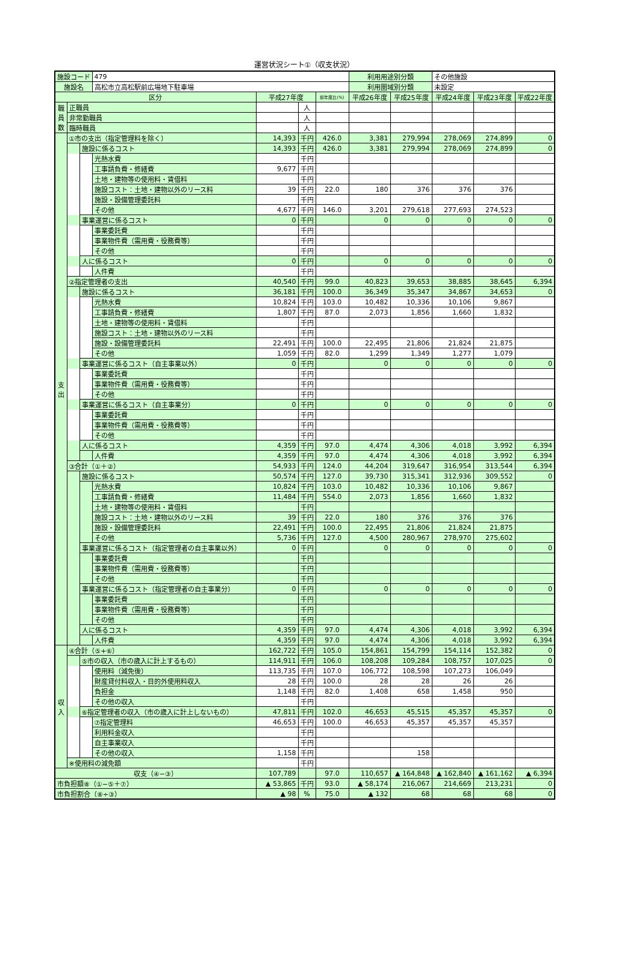運営状況シート①（収支状況）
| 施設コード | | | 479 | | | | 利用用途別分類 | | その他施設 | | |
| 施設名 | | | 高松市立高松駅前広場地下駐車場 | | | | 利用圏域別分類 | | 未設定 | | |
| 区分 | | | | 平成27年度 | | 前年度比(%) | 平成26年度 | 平成25年度 | 平成24年度 | 平成23年度 | 平成22年度 |
| 職員数 | 正職員 | | | | 人 | | | | | | |
| | 非常勤職員 | | | | 人 | | | | | | |
| | 臨時職員 | | | | 人 | | | | | | |
| 支出 | ①市の支出（指定管理料を除く） | | | 14,393 | 千円 | 426.0 | 3,381 | 279,994 | 278,069 | 274,899 | 0 |
| | | 施設に係るコスト | | 14,393 | 千円 | 426.0 | 3,381 | 279,994 | 278,069 | 274,899 | 0 |
| | | | 光熱水費 | | 千円 | | | | | | |
| | | | 工事請負費・修繕費 | 9,677 | 千円 | | | | | | |
| | | | 土地・建物等の使用料・賃借料 | | 千円 | | | | | | |
| | | | 施設コスト：土地・建物以外のリース料 | 39 | 千円 | 22.0 | 180 | 376 | 376 | 376 | |
| | | | 施設・設備管理委託料 | | 千円 | | | | | | |
| | | | その他 | 4,677 | 千円 | 146.0 | 3,201 | 279,618 | 277,693 | 274,523 | |
| | | 事業運営に係るコスト | | 0 | 千円 | | 0 | 0 | 0 | 0 | 0 |
| | | | 事業委託費 | | 千円 | | | | | | |
| | | | 事業物件費（需用費・役務費等） | | 千円 | | | | | | |
| | | | その他 | | 千円 | | | | | | |
| | | 人に係るコスト | | 0 | 千円 | | 0 | 0 | 0 | 0 | 0 |
| | | | 人件費 | | 千円 | | | | | | |
| | ②指定管理者の支出 | | | 40,540 | 千円 | 99.0 | 40,823 | 39,653 | 38,885 | 38,645 | 6,394 |
| | | 施設に係るコスト | | 36,181 | 千円 | 100.0 | 36,349 | 35,347 | 34,867 | 34,653 | 0 |
| | | | 光熱水費 | 10,824 | 千円 | 103.0 | 10,482 | 10,336 | 10,106 | 9,867 | |
| | | | 工事請負費・修繕費 | 1,807 | 千円 | 87.0 | 2,073 | 1,856 | 1,660 | 1,832 | |
| | | | 土地・建物等の使用料・賃借料 | | 千円 | | | | | | |
| | | | 施設コスト：土地・建物以外のリース料 | | 千円 | | | | | | |
| | | | 施設・設備管理委託料 | 22,491 | 千円 | 100.0 | 22,495 | 21,806 | 21,824 | 21,875 | |
| | | | その他 | 1,059 | 千円 | 82.0 | 1,299 | 1,349 | 1,277 | 1,079 | |
| | | 事業運営に係るコスト（自主事業以外） | | 0 | 千円 | | 0 | 0 | 0 | 0 | 0 |
| | | | 事業委託費 | | 千円 | | | | | | |
| | | | 事業物件費（需用費・役務費等） | | 千円 | | | | | | |
| | | | その他 | | 千円 | | | | | | |
| | | 事業運営に係るコスト（自主事業分） | | 0 | 千円 | | 0 | 0 | 0 | 0 | 0 |
| | | | 事業委託費 | | 千円 | | | | | | |
| | | | 事業物件費（需用費・役務費等） | | 千円 | | | | | | |
| | | | その他 | | 千円 | | | | | | |
| | | 人に係るコスト | | 4,359 | 千円 | 97.0 | 4,474 | 4,306 | 4,018 | 3,992 | 6,394 |
| | | | 人件費 | 4,359 | 千円 | 97.0 | 4,474 | 4,306 | 4,018 | 3,992 | 6,394 |
| | ③合計（①＋②） | | | 54,933 | 千円 | 124.0 | 44,204 | 319,647 | 316,954 | 313,544 | 6,394 |
| | | 施設に係るコスト | | 50,574 | 千円 | 127.0 | 39,730 | 315,341 | 312,936 | 309,552 | 0 |
| | | | 光熱水費 | 10,824 | 千円 | 103.0 | 10,482 | 10,336 | 10,106 | 9,867 | 0 |
| | | | 工事請負費・修繕費 | 11,484 | 千円 | 554.0 | 2,073 | 1,856 | 1,660 | 1,832 | 0 |
| | | | 土地・建物等の使用料・賃借料 | 0 | 千円 | | 0 | 0 | 0 | 0 | 0 |
| | | | 施設コスト：土地・建物以外のリース料 | 39 | 千円 | 22.0 | 180 | 376 | 376 | 376 | 0 |
| | | | 施設・設備管理委託料 | 22,491 | 千円 | 100.0 | 22,495 | 21,806 | 21,824 | 21,875 | 0 |
| | | | その他 | 5,736 | 千円 | 127.0 | 4,500 | 280,967 | 278,970 | 275,602 | 0 |
| | | 事業運営に係るコスト（指定管理者の自主事業以外） | | 0 | 千円 | | 0 | 0 | 0 | 0 | 0 |
| | | | 事業委託費 | 0 | 千円 | | 0 | 0 | 0 | 0 | 0 |
| | | | 事業物件費（需用費・役務費等） | 0 | 千円 | | 0 | 0 | 0 | 0 | 0 |
| | | | その他 | 0 | 千円 | | 0 | 0 | 0 | 0 | 0 |
| | | 事業運営に係るコスト（指定管理者の自主事業分） | | 0 | 千円 | | 0 | 0 | 0 | 0 | 0 |
| | | | 事業委託費 | 0 | 千円 | | 0 | 0 | 0 | 0 | 0 |
| | | | 事業物件費（需用費・役務費等） | 0 | 千円 | | 0 | 0 | 0 | 0 | 0 |
| | | | その他 | 0 | 千円 | | 0 | 0 | 0 | 0 | 0 |
| | | 人に係るコスト | | 4,359 | 千円 | 97.0 | 4,474 | 4,306 | 4,018 | 3,992 | 6,394 |
| | | | 人件費 | 4,359 | 千円 | 97.0 | 4,474 | 4,306 | 4,018 | 3,992 | 6,394 |
| 収入 | ④合計（⑤+⑥） | | | 162,722 | 千円 | 105.0 | 154,861 | 154,799 | 154,114 | 152,382 | 0 |
| | | ⑤市の収入（市の歳入に計上するもの） | | 114,911 | 千円 | 106.0 | 108,208 | 109,284 | 108,757 | 107,025 | 0 |
| | | | 使用料（減免後） | 113,735 | 千円 | 107.0 | 106,772 | 108,598 | 107,273 | 106,049 | |
| | | | 財産貸付料収入・目的外使用料収入 | 28 | 千円 | 100.0 | 28 | 28 | 26 | 26 | |
| | | | 負担金 | 1,148 | 千円 | 82.0 | 1,408 | 658 | 1,458 | 950 | |
| | | | その他の収入 | | 千円 | | | | | | |
| | | ⑥指定管理者の収入（市の歳入に計上しないもの） | | 47,811 | 千円 | 102.0 | 46,653 | 45,515 | 45,357 | 45,357 | 0 |
| | | | ⑦指定管理料 | 46,653 | 千円 | 100.0 | 46,653 | 45,357 | 45,357 | 45,357 | |
| | | | 利用料金収入 | | 千円 | | | | | | |
| | | | 自主事業収入 | | 千円 | | | | | | |
| | | | その他の収入 | 1,158 | 千円 | | | 158 | | | |
| | ※使用料の減免額 | | | | 千円 | | | | | | |
| 収支（④−③） | | | | 107,789 | | 97.0 | 110,657 | ▲ 164,848 | ▲ 162,840 | ▲ 161,162 | ▲ 6,394 |
| 市負担額⑧（①−⑤＋⑦） | | | | ▲ 53,865 | 千円 | 93.0 | ▲ 58,174 | 216,067 | 214,669 | 213,231 | 0 |
| 市負担割合（⑧÷③） | | | | ▲ 98 | % | 75.0 | ▲ 132 | 68 | 68 | 68 | 0 |